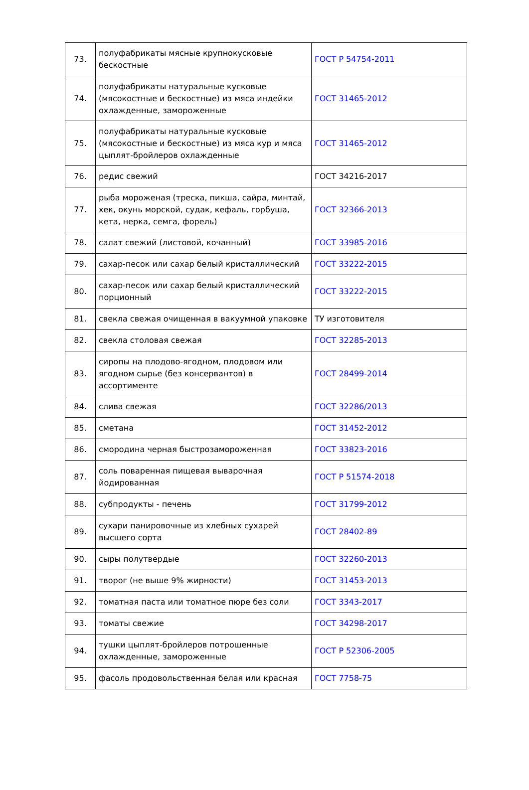| 73. | полуфабрикаты мясные крупнокусковые бескостные | ГОСТ Р 54754-2011 |
| 74. | полуфабрикаты натуральные кусковые (мясокостные и бескостные) из мяса индейки охлажденные, замороженные | ГОСТ 31465-2012 |
| 75. | полуфабрикаты натуральные кусковые (мясокостные и бескостные) из мяса кур и мяса цыплят-бройлеров охлажденные | ГОСТ 31465-2012 |
| 76. | редис свежий | ГОСТ 34216-2017 |
| 77. | рыба мороженая (треска, пикша, сайра, минтай, хек, окунь морской, судак, кефаль, горбуша, кета, нерка, семга, форель) | ГОСТ 32366-2013 |
| 78. | салат свежий (листовой, кочанный) | ГОСТ 33985-2016 |
| 79. | сахар-песок или сахар белый кристаллический | ГОСТ 33222-2015 |
| 80. | сахар-песок или сахар белый кристаллический порционный | ГОСТ 33222-2015 |
| 81. | свекла свежая очищенная в вакуумной упаковке | ТУ изготовителя |
| 82. | свекла столовая свежая | ГОСТ 32285-2013 |
| 83. | сиропы на плодово-ягодном, плодовом или ягодном сырье (без консервантов) в ассортименте | ГОСТ 28499-2014 |
| 84. | слива свежая | ГОСТ 32286/2013 |
| 85. | сметана | ГОСТ 31452-2012 |
| 86. | смородина черная быстрозамороженная | ГОСТ 33823-2016 |
| 87. | соль поваренная пищевая выварочная йодированная | ГОСТ Р 51574-2018 |
| 88. | субпродукты - печень | ГОСТ 31799-2012 |
| 89. | сухари панировочные из хлебных сухарей высшего сорта | ГОСТ 28402-89 |
| 90. | сыры полутвердые | ГОСТ 32260-2013 |
| 91. | творог (не выше 9% жирности) | ГОСТ 31453-2013 |
| 92. | томатная паста или томатное пюре без соли | ГОСТ 3343-2017 |
| 93. | томаты свежие | ГОСТ 34298-2017 |
| 94. | тушки цыплят-бройлеров потрошенные охлажденные, замороженные | ГОСТ Р 52306-2005 |
| 95. | фасоль продовольственная белая или красная | ГОСТ 7758-75 |